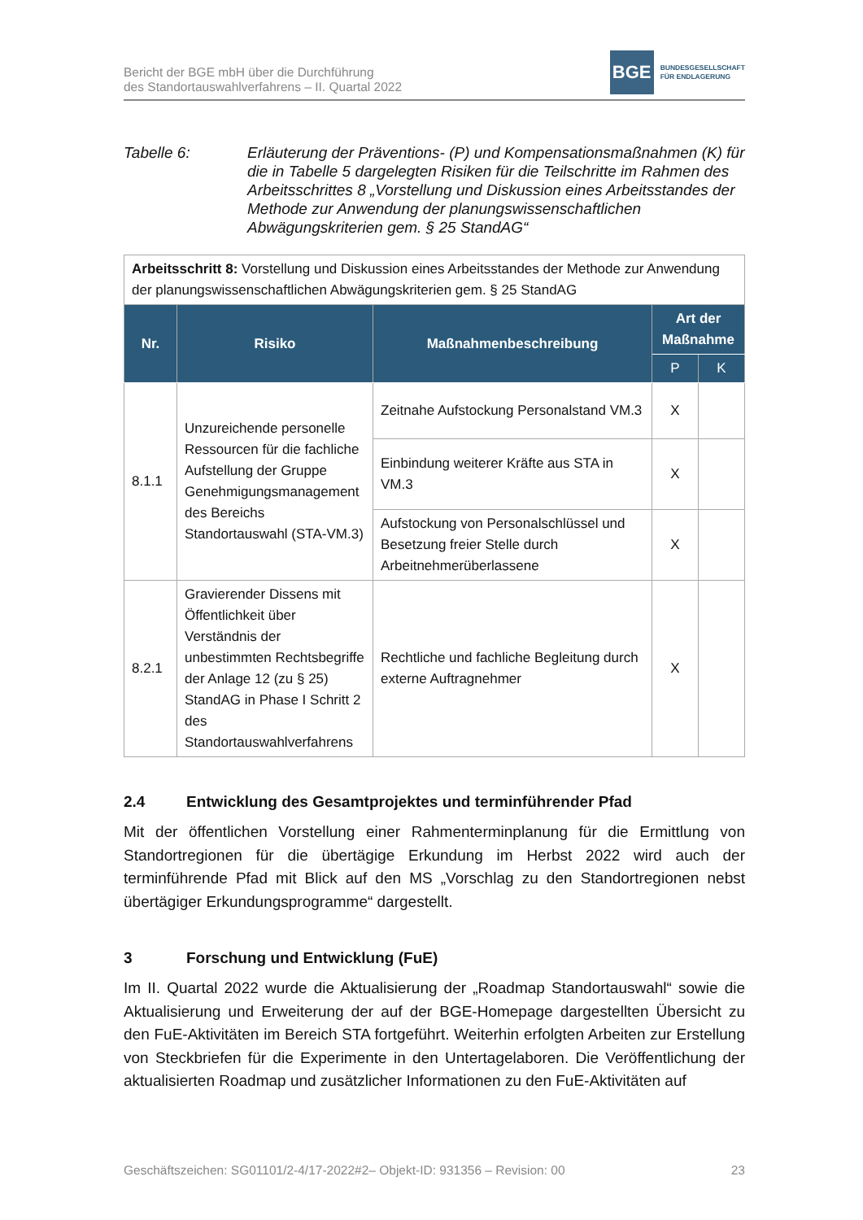Bericht der BGE mbH über die Durchführung
des Standortauswahlverfahrens – II. Quartal 2022
BGE
BUNDESGESELLSCHAFT
FÜR ENDLAGERUNG
Tabelle 6: Erläuterung der Präventions- (P) und Kompensationsmaßnahmen (K) für die in Tabelle 5 dargelegten Risiken für die Teilschritte im Rahmen des Arbeitsschrittes 8 „Vorstellung und Diskussion eines Arbeitsstandes der Methode zur Anwendung der planungswissenschaftlichen Abwägungskriterien gem. § 25 StandAG“
| Arbeitsschritt 8: Vorstellung und Diskussion eines Arbeitsstandes der Methode zur Anwendung der planungswissenschaftlichen Abwägungskriterien gem. § 25 StandAG | | | | |
| Nr. | Risiko | Maßnahmenbeschreibung | Art der Maßnahme | |
| | | | P | K |
| 8.1.1 | Unzureichende personelle Ressourcen für die fachliche Aufstellung der Gruppe Genehmigungsmanagement des Bereichs Standortauswahl (STA-VM.3) | Zeitnahe Aufstockung Personalstand VM.3 | X | |
| | | Einbindung weiterer Kräfte aus STA in VM.3 | X | |
| | | Aufstockung von Personalschlüssel und Besetzung freier Stelle durch Arbeitnehmerüberlassene | X | |
| 8.2.1 | Gravierender Dissens mit Öffentlichkeit über Verständnis der unbestimmten Rechtsbegriffe der Anlage 12 (zu § 25) StandAG in Phase I Schritt 2 des Standortauswahlverfahrens | Rechtliche und fachliche Begleitung durch externe Auftragnehmer | X | |
2.4 Entwicklung des Gesamtprojektes und terminführender Pfad
Mit der öffentlichen Vorstellung einer Rahmenterminplanung für die Ermittlung von Standortregionen für die übertägige Erkundung im Herbst 2022 wird auch der terminführende Pfad mit Blick auf den MS „Vorschlag zu den Standortregionen nebst übertägiger Erkundungsprogramme“ dargestellt.
3 Forschung und Entwicklung (FuE)
Im II. Quartal 2022 wurde die Aktualisierung der „Roadmap Standortauswahl“ sowie die Aktualisierung und Erweiterung der auf der BGE-Homepage dargestellten Übersicht zu den FuE-Aktivitäten im Bereich STA fortgeführt. Weiterhin erfolgten Arbeiten zur Erstellung von Steckbriefen für die Experimente in den Untertagelaboren. Die Veröffentlichung der aktualisierten Roadmap und zusätzlicher Informationen zu den FuE-Aktivitäten auf
Geschäftszeichen: SG01101/2-4/17-2022#2– Objekt-ID: 931356 – Revision: 00 23